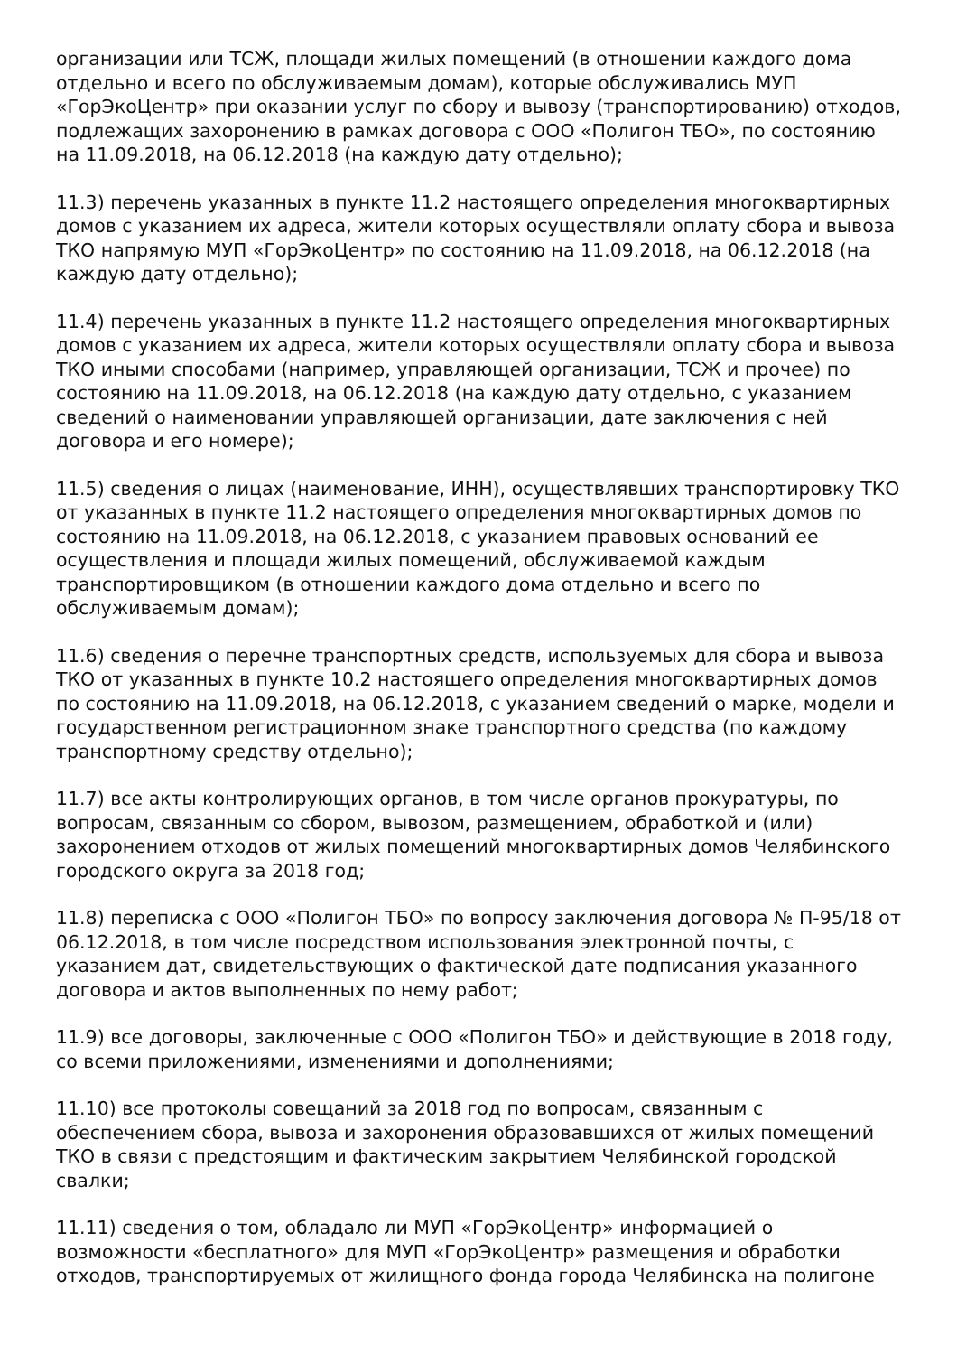организации или ТСЖ, площади жилых помещений (в отношении каждого дома отдельно и всего по обслуживаемым домам), которые обслуживались МУП «ГорЭкоЦентр» при оказании услуг по сбору и вывозу (транспортированию) отходов, подлежащих захоронению в рамках договора с ООО «Полигон ТБО», по состоянию на 11.09.2018, на 06.12.2018 (на каждую дату отдельно);
11.3) перечень указанных в пункте 11.2 настоящего определения многоквартирных домов с указанием их адреса, жители которых осуществляли оплату сбора и вывоза ТКО напрямую МУП «ГорЭкоЦентр» по состоянию на 11.09.2018, на 06.12.2018 (на каждую дату отдельно);
11.4) перечень указанных в пункте 11.2 настоящего определения многоквартирных домов с указанием их адреса, жители которых осуществляли оплату сбора и вывоза ТКО иными способами (например, управляющей организации, ТСЖ и прочее) по состоянию на 11.09.2018, на 06.12.2018 (на каждую дату отдельно, с указанием сведений о наименовании управляющей организации, дате заключения с ней договора и его номере);
11.5) сведения о лицах (наименование, ИНН), осуществлявших транспортировку ТКО от указанных в пункте 11.2 настоящего определения многоквартирных домов по состоянию на 11.09.2018, на 06.12.2018, с указанием правовых оснований ее осуществления и площади жилых помещений, обслуживаемой каждым транспортировщиком (в отношении каждого дома отдельно и всего по обслуживаемым домам);
11.6) сведения о перечне транспортных средств, используемых для сбора и вывоза ТКО от указанных в пункте 10.2 настоящего определения многоквартирных домов по состоянию на 11.09.2018, на 06.12.2018, с указанием сведений о марке, модели и государственном регистрационном знаке транспортного средства (по каждому транспортному средству отдельно);
11.7) все акты контролирующих органов, в том числе органов прокуратуры, по вопросам, связанным со сбором, вывозом, размещением, обработкой и (или) захоронением отходов от жилых помещений многоквартирных домов Челябинского городского округа за 2018 год;
11.8) переписка с ООО «Полигон ТБО» по вопросу заключения договора № П-95/18 от 06.12.2018, в том числе посредством использования электронной почты, с указанием дат, свидетельствующих о фактической дате подписания указанного договора и актов выполненных по нему работ;
11.9) все договоры, заключенные с ООО «Полигон ТБО» и действующие в 2018 году, со всеми приложениями, изменениями и дополнениями;
11.10) все протоколы совещаний за 2018 год по вопросам, связанным с обеспечением сбора, вывоза и захоронения образовавшихся от жилых помещений ТКО в связи с предстоящим и фактическим закрытием Челябинской городской свалки;
11.11) сведения о том, обладало ли МУП «ГорЭкоЦентр» информацией о возможности «бесплатного» для МУП «ГорЭкоЦентр» размещения и обработки отходов, транспортируемых от жилищного фонда города Челябинска на полигоне